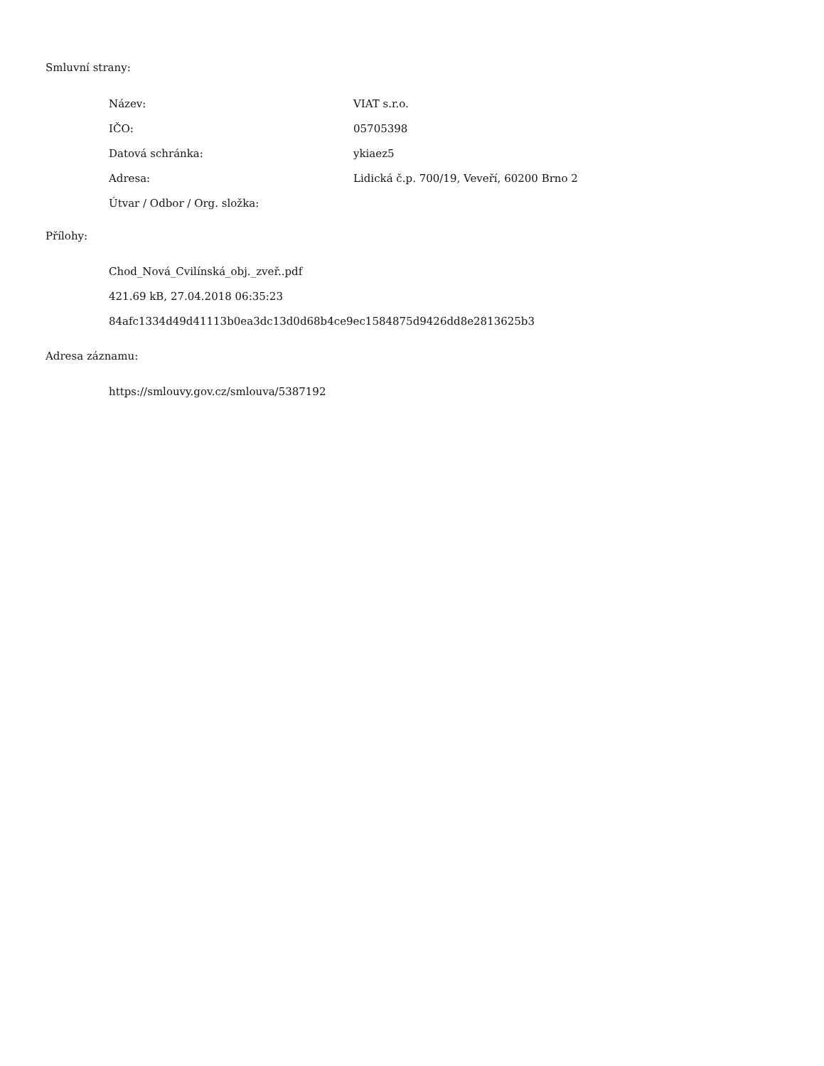Smluvní strany:
| Název: | VIAT s.r.o. |
| IČO: | 05705398 |
| Datová schránka: | ykiaez5 |
| Adresa: | Lidická č.p. 700/19, Veveří, 60200 Brno 2 |
| Útvar / Odbor / Org. složka: | |
Přílohy:
Chod_Nová_Cvilínská_obj._zveř..pdf
421.69 kB, 27.04.2018 06:35:23
84afc1334d49d41113b0ea3dc13d0d68b4ce9ec1584875d9426dd8e2813625b3
Adresa záznamu:
https://smlouvy.gov.cz/smlouva/5387192